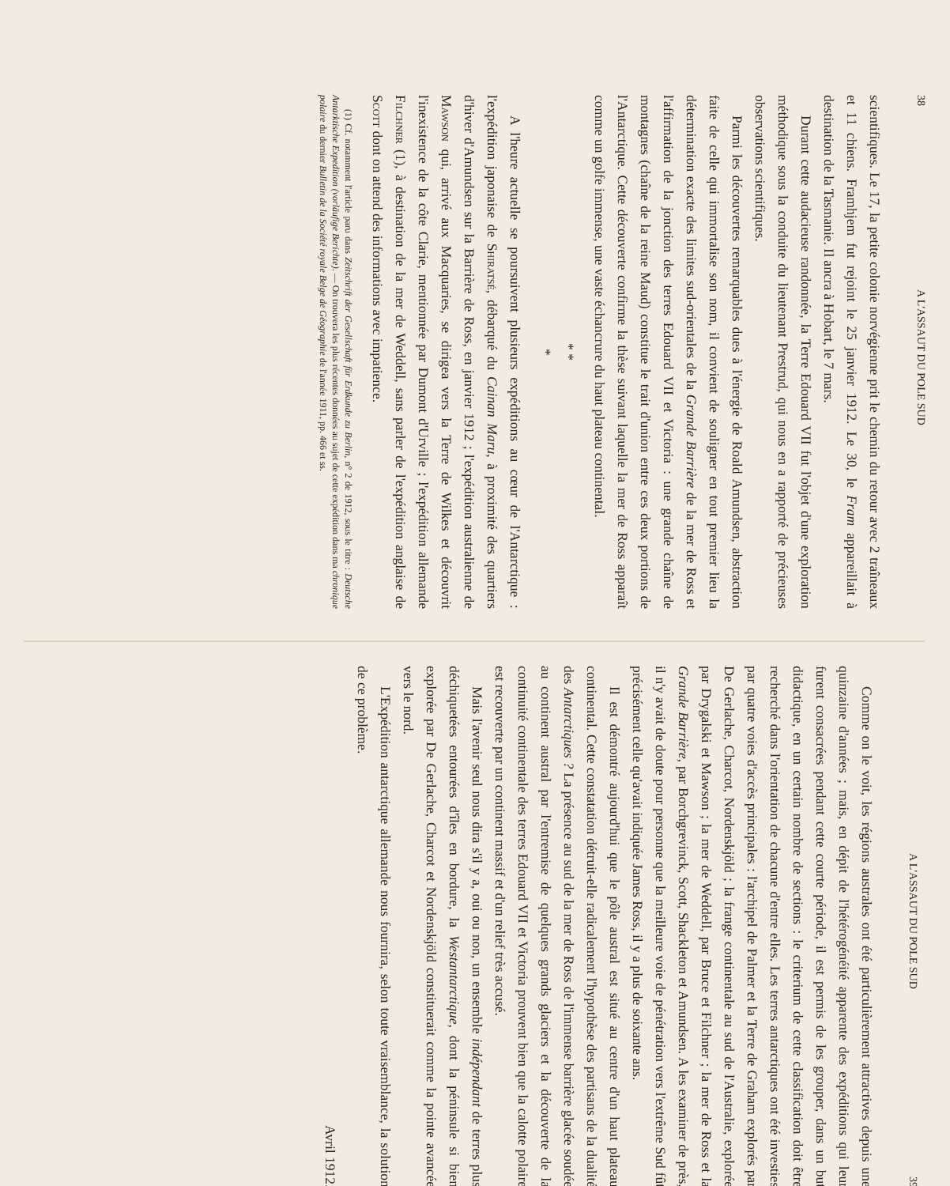38 A L'ASSAUT DU POLE SUD
scientifiques. Le 17, la petite colonie norvégienne prit le chemin du retour avec 2 traîneaux et 11 chiens. Framhjem fut rejoint le 25 janvier 1912. Le 30, le Fram appareillait à destination de la Tasmanie. Il ancra à Hobart, le 7 mars.
Durant cette audacieuse randonnée, la Terre Edouard VII fut l'objet d'une exploration méthodique sous la conduite du lieutenant Prestrud, qui nous en a rapporté de précieuses observations scientifiques.
Parmi les découvertes remarquables dues à l'énergie de Roald Amundsen, abstraction faite de celle qui immortalise son nom, il convient de souligner en tout premier lieu la détermination exacte des limites sud-orientales de la Grande Barrière de la mer de Ross et l'affirmation de la jonction des terres Edouard VII et Victoria : une grande chaîne de montagnes (chaîne de la reine Maud) constitue le trait d'union entre ces deux portions de l'Antarctique. Cette découverte confirme la thèse suivant laquelle la mer de Ross apparaît comme un golfe immense, une vaste échancrure du haut plateau continental.
* *
*
A l'heure actuelle se poursuivent plusieurs expéditions au cœur de l'Antarctique : l'expédition japonaise de Shiratsé, débarqué du Cainan Maru, à proximité des quartiers d'hiver d'Amundsen sur la Barrière de Ross, en janvier 1912 ; l'expédition australienne de Mawson qui, arrivé aux Macquaries, se dirigea vers la Terre de Wilkes et découvrit l'inexistence de la côte Clarie, mentionnée par Dumont d'Urville ; l'expédition allemande Filchner (1), à destination de la mer de Weddell, sans parler de l'expédition anglaise de Scott dont on attend des informations avec impatience.
(1) Cf. notamment l'article paru dans Zeitschrift der Gesellschaft für Erdkunde zu Berlin, n° 2 de 1912, sous le titre : Deutsche Antarktische Expedition (vorläufige Berichte). — On trouvera les plus récentes données au sujet de cette expédition dans ma chronique polaire du dernier Bulletin de la Société royale Belge de Géographie de l'année 1911, pp. 466 et ss.
A L'ASSAUT DU POLE SUD 39
Comme on le voit, les régions australes ont été particulièrement attractives depuis une quinzaine d'années ; mais, en dépit de l'hétérogénéité apparente des expéditions qui leur furent consacrées pendant cette courte période, il est permis de les grouper, dans un but didactique, en un certain nombre de sections : le criterium de cette classification doit être recherché dans l'orientation de chacune d'entre elles. Les terres antarctiques ont été investies par quatre voies d'accès principales : l'archipel de Palmer et la Terre de Graham explorés par De Gerlache, Charcot, Nordenskjöld ; la frange continentale au sud de l'Australie, explorée par Drygalski et Mawson ; la mer de Weddell, par Bruce et Filchner ; la mer de Ross et la Grande Barrière, par Borchgrevinck, Scott, Shackleton et Amundsen. A les examiner de près, il n'y avait de doute pour personne que la meilleure voie de pénétration vers l'extrême Sud fût précisément celle qu'avait indiquée James Ross, il y a plus de soixante ans.
Il est démontré aujourd'hui que le pôle austral est situé au centre d'un haut plateau continental. Cette constatation détruit-elle radicalement l'hypothèse des partisans de la dualité des Antarctiques ? La présence au sud de la mer de Ross de l'immense barrière glacée soudée au continent austral par l'entremise de quelques grands glaciers et la découverte de la continuité continentale des terres Edouard VII et Victoria prouvent bien que la calotte polaire est recouverte par un continent massif et d'un relief très accusé.
Mais l'avenir seul nous dira s'il y a, oui ou non, un ensemble indépendant de terres plus déchiquetées entourées d'îles en bordure, la Westantarctique, dont la péninsule si bien explorée par De Gerlache, Charcot et Nordenskjöld constituerait comme la pointe avancée vers le nord.
L'Expédition antarctique allemande nous fournira, selon toute vraisemblance, la solution de ce problème.
Avril 1912.